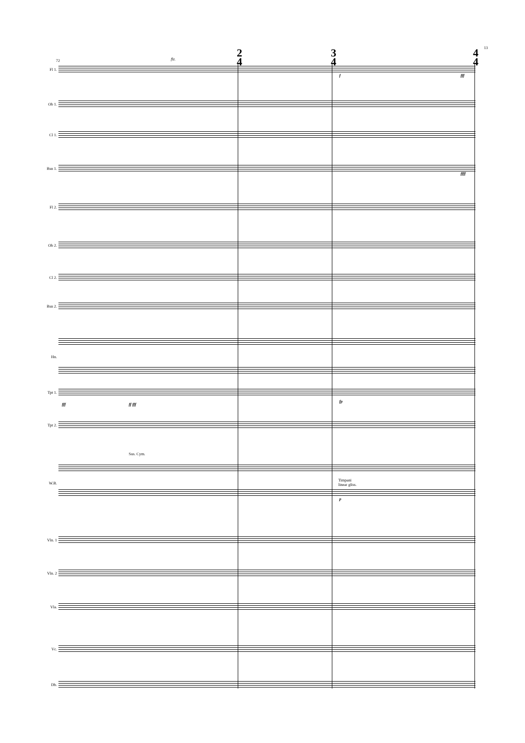13
72
Fl 1.
Ob 1.
Cl 1.
Bsn 1.
Fl 2.
Ob 2.
Cl 2.
Bsn 2.
Hn.
Tpt 1.
Tpt 2.
Sus. Cym.
W.B.
Timpani
linear gliss.
Vln. 1
Vln. 2
Vla.
Vc.
Db.
2
4
3
4
4
4
flz.
fff
f
ffff
fff ff fff
fp
p